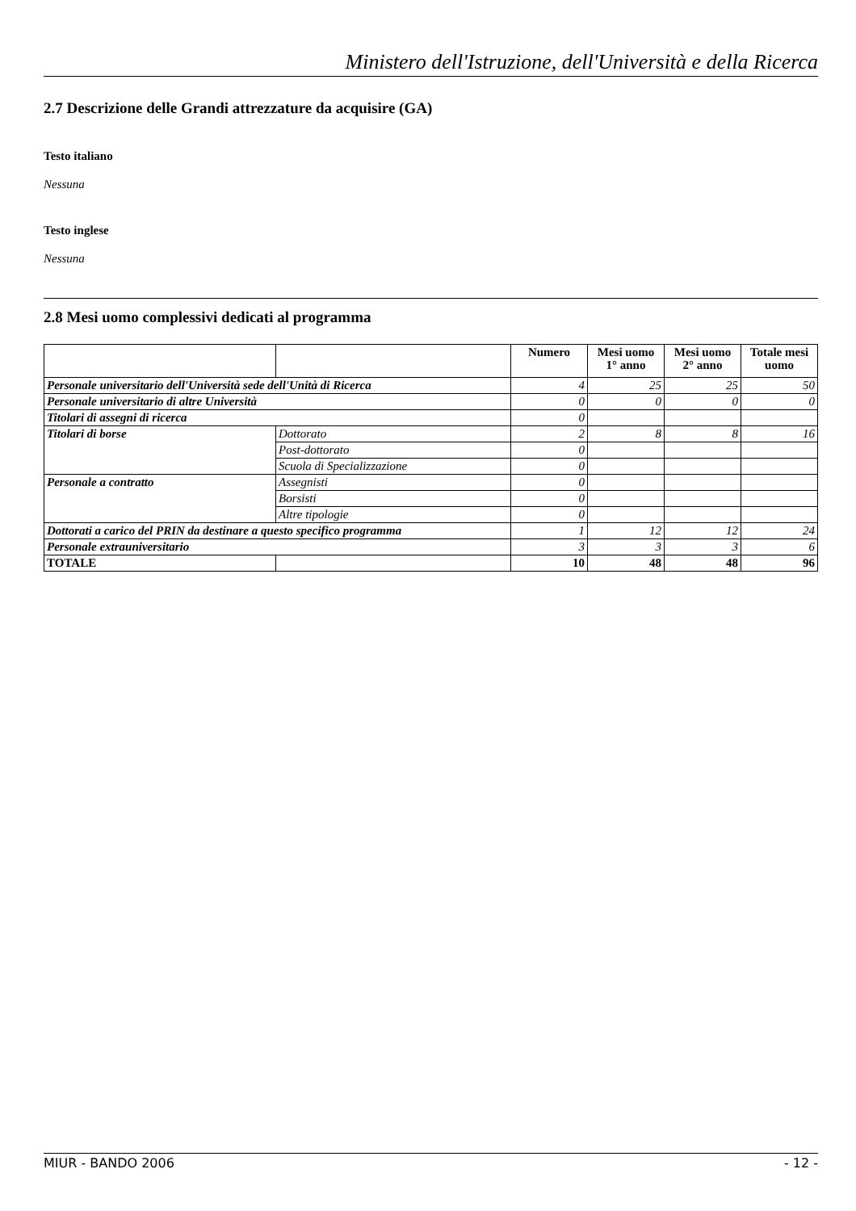Ministero dell'Istruzione, dell'Università e della Ricerca
2.7 Descrizione delle Grandi attrezzature da acquisire (GA)
Testo italiano
Nessuna
Testo inglese
Nessuna
2.8 Mesi uomo complessivi dedicati al programma
| | | Numero | Mesi uomo 1° anno | Mesi uomo 2° anno | Totale mesi uomo |
| --- | --- | --- | --- | --- | --- |
| Personale universitario dell'Università sede dell'Unità di Ricerca | | 4 | 25 | 25 | 50 |
| Personale universitario di altre Università | | 0 | 0 | 0 | 0 |
| Titolari di assegni di ricerca | | 0 | | | |
| Titolari di borse | Dottorato | 2 | 8 | 8 | 16 |
| | Post-dottorato | 0 | | | |
| | Scuola di Specializzazione | 0 | | | |
| Personale a contratto | Assegnisti | 0 | | | |
| | Borsisti | 0 | | | |
| | Altre tipologie | 0 | | | |
| Dottorati a carico del PRIN da destinare a questo specifico programma | | 1 | 12 | 12 | 24 |
| Personale extrauniversitario | | 3 | 3 | 3 | 6 |
| TOTALE | | 10 | 48 | 48 | 96 |
MIUR - BANDO 2006 - 12 -